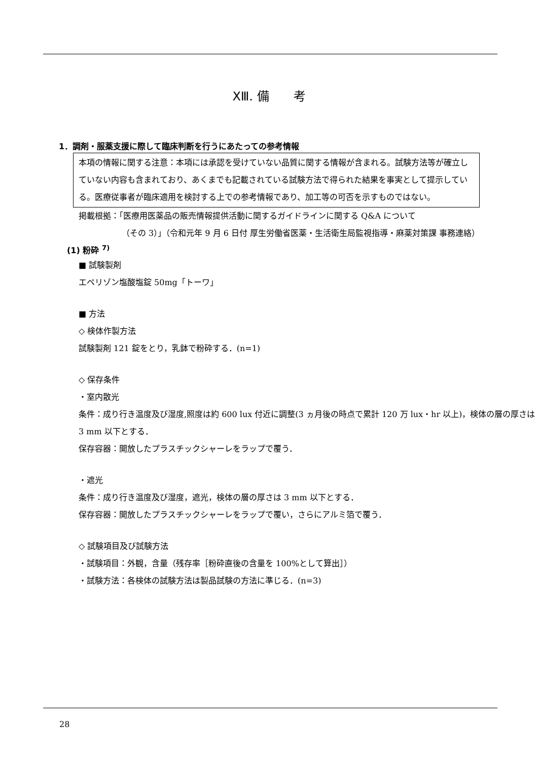XⅢ. 備　　考
1．調剤・服薬支援に際して臨床判断を行うにあたっての参考情報
本項の情報に関する注意：本項には承認を受けていない品質に関する情報が含まれる。試験方法等が確立していない内容も含まれており、あくまでも記載されている試験方法で得られた結果を事実として提示している。医療従事者が臨床適用を検討する上での参考情報であり、加工等の可否を示すものではない。
掲載根拠：「医療用医薬品の販売情報提供活動に関するガイドラインに関する Q&A について
（その 3）」（令和元年 9 月 6 日付 厚生労働省医薬・生活衛生局監視指導・麻薬対策課 事務連絡）
(1) 粉砕 <sup>7)</sup>
■ 試験製剤
エペリゾン塩酸塩錠 50mg「トーワ」
■ 方法
◇ 検体作製方法
試験製剤 121 錠をとり，乳鉢で粉砕する．(n=1)
◇ 保存条件
・室内散光
条件：成り行き温度及び湿度,照度は約 600 lux 付近に調整(3 ヵ月後の時点で累計 120 万 lux・hr 以上)，検体の層の厚さは 3 mm 以下とする．
保存容器：開放したプラスチックシャーレをラップで覆う．
・遮光
条件：成り行き温度及び湿度，遮光，検体の層の厚さは 3 mm 以下とする．
保存容器：開放したプラスチックシャーレをラップで覆い，さらにアルミ箔で覆う．
◇ 試験項目及び試験方法
・試験項目：外観，含量（残存率［粉砕直後の含量を 100%として算出］）
・試験方法：各検体の試験方法は製品試験の方法に準じる．(n=3)
28